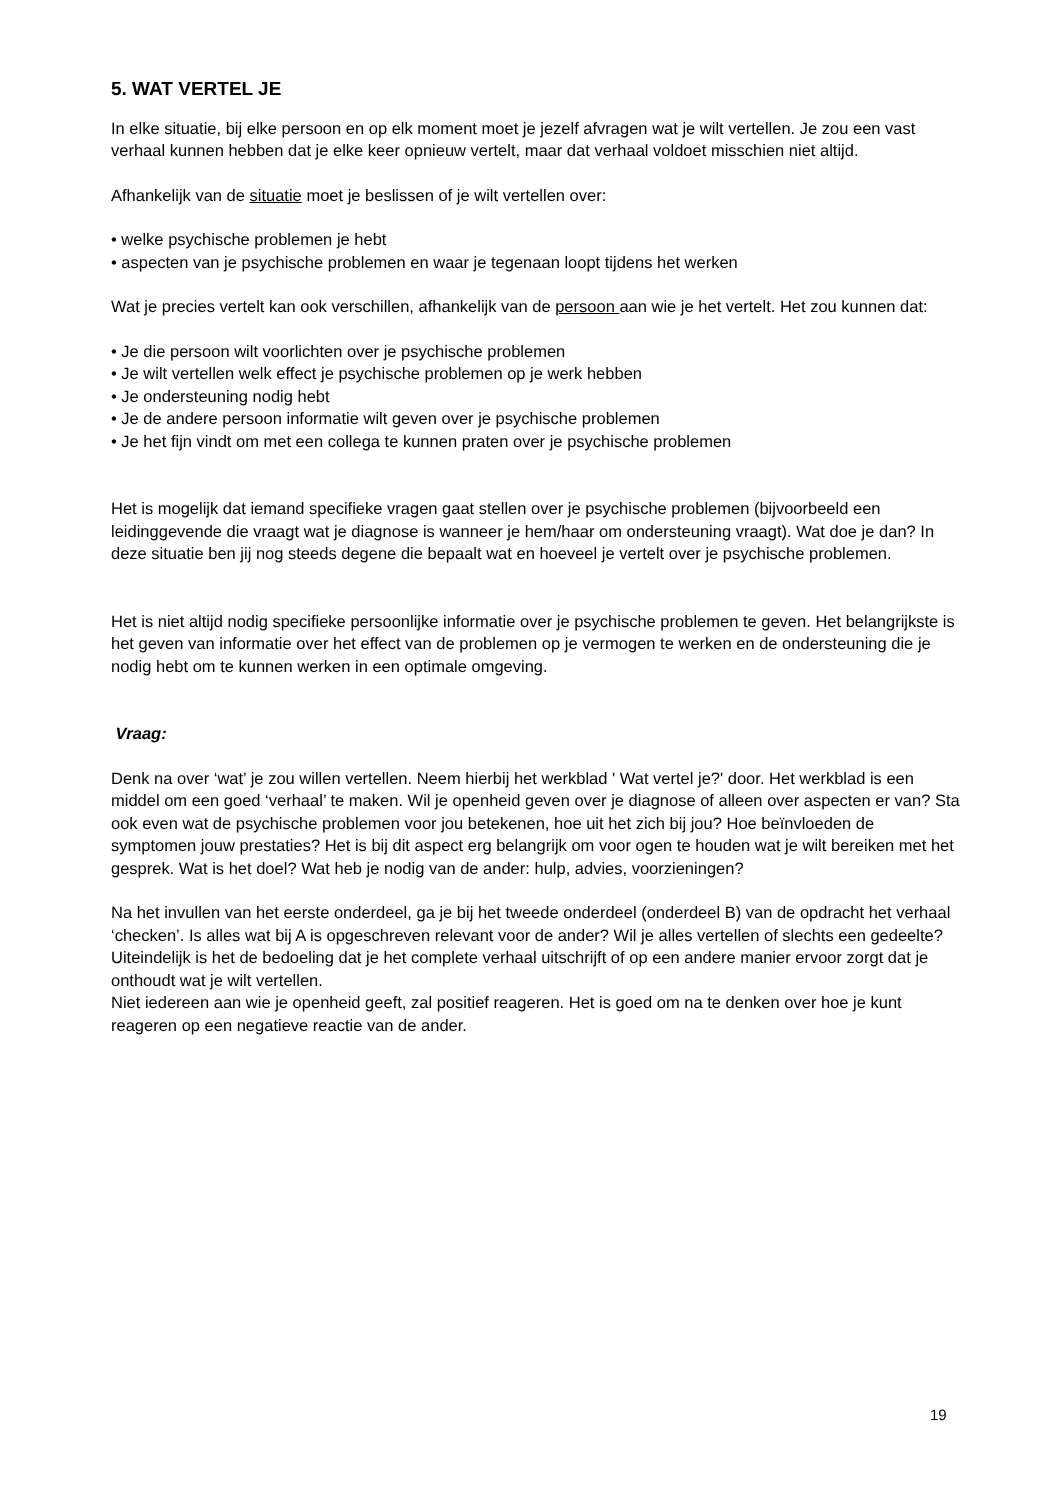5. WAT VERTEL JE
In elke situatie, bij elke persoon en op elk moment moet je jezelf afvragen wat je wilt vertellen. Je zou een vast verhaal kunnen hebben dat je elke keer opnieuw vertelt, maar dat verhaal voldoet misschien niet altijd.
Afhankelijk van de situatie moet je beslissen of je wilt vertellen over:
• welke psychische problemen je hebt
• aspecten van je psychische problemen en waar je tegenaan loopt tijdens het werken
Wat je precies vertelt kan ook verschillen, afhankelijk van de persoon aan wie je het vertelt. Het zou kunnen dat:
• Je die persoon wilt voorlichten over je psychische problemen
• Je wilt vertellen welk effect je psychische problemen op je werk hebben
• Je ondersteuning nodig hebt
• Je de andere persoon informatie wilt geven over je psychische problemen
• Je het fijn vindt om met een collega te kunnen praten over je psychische problemen
Het is mogelijk dat iemand specifieke vragen gaat stellen over je psychische problemen (bijvoorbeeld een leidinggevende die vraagt wat je diagnose is wanneer je hem/haar om ondersteuning vraagt). Wat doe je dan? In deze situatie ben jij nog steeds degene die bepaalt wat en hoeveel je vertelt over je psychische problemen.
Het is niet altijd nodig specifieke persoonlijke informatie over je psychische problemen te geven. Het belangrijkste is het geven van informatie over het effect van de problemen op je vermogen te werken en de ondersteuning die je nodig hebt om te kunnen werken in een optimale omgeving.
Vraag:
Denk na over ‘wat’ je zou willen vertellen. Neem hierbij het werkblad ' Wat vertel je?' door. Het werkblad is een middel om een goed ‘verhaal’ te maken. Wil je openheid geven over je diagnose of alleen over aspecten er van? Sta ook even wat de psychische problemen voor jou betekenen, hoe uit het zich bij jou? Hoe beïnvloeden de symptomen jouw prestaties? Het is bij dit aspect erg belangrijk om voor ogen te houden wat je wilt bereiken met het gesprek. Wat is het doel? Wat heb je nodig van de ander: hulp, advies, voorzieningen?
Na het invullen van het eerste onderdeel, ga je bij het tweede onderdeel (onderdeel B) van de opdracht het verhaal ‘checken’. Is alles wat bij A is opgeschreven relevant voor de ander? Wil je alles vertellen of slechts een gedeelte? Uiteindelijk is het de bedoeling dat je het complete verhaal uitschrijft of op een andere manier ervoor zorgt dat je onthoudt wat je wilt vertellen.
Niet iedereen aan wie je openheid geeft, zal positief reageren. Het is goed om na te denken over hoe je kunt reageren op een negatieve reactie van de ander.
19